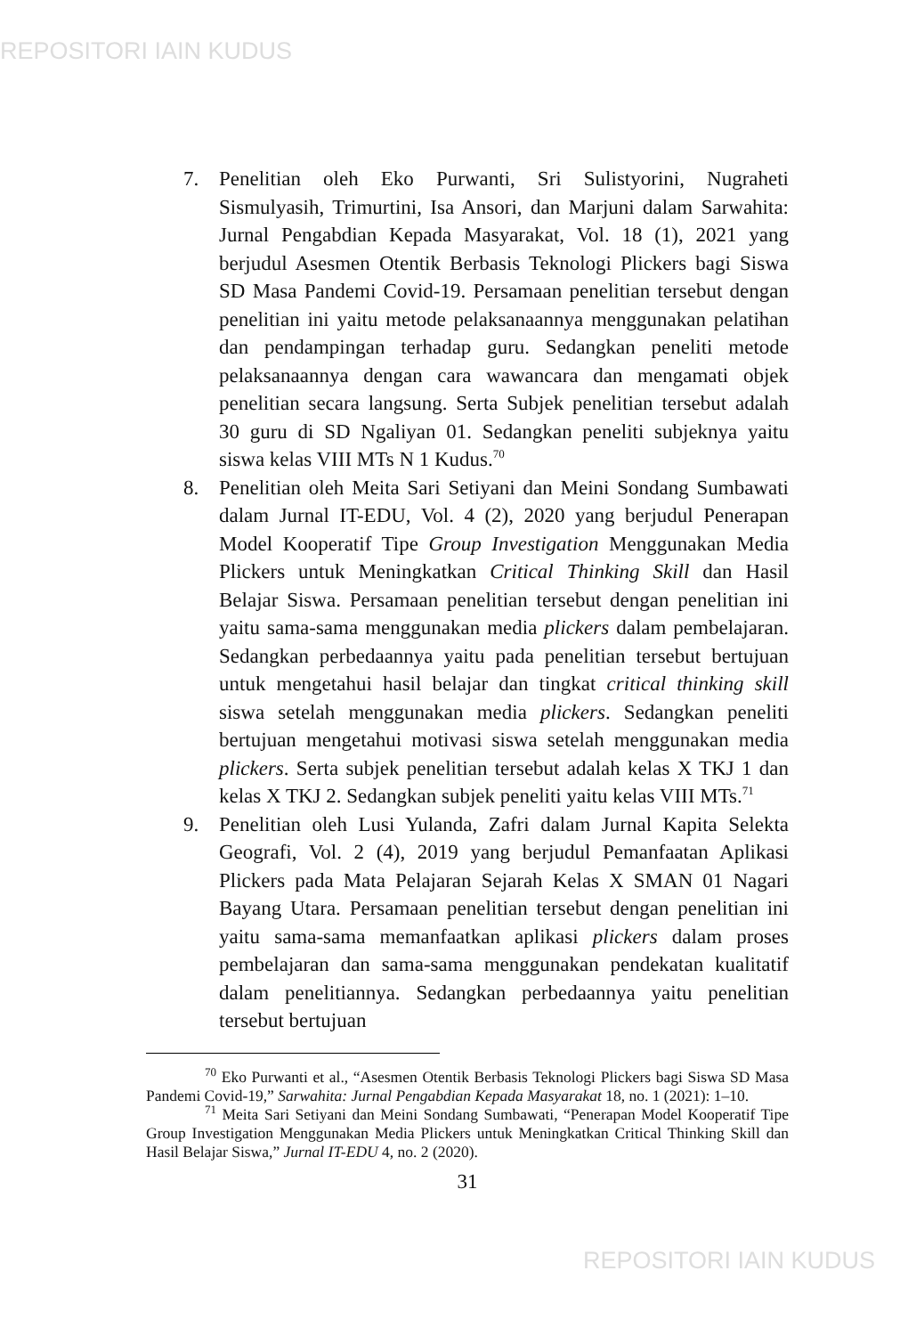REPOSITORI IAIN KUDUS
7. Penelitian oleh Eko Purwanti, Sri Sulistyorini, Nugraheti Sismulyasih, Trimurtini, Isa Ansori, dan Marjuni dalam Sarwahita: Jurnal Pengabdian Kepada Masyarakat, Vol. 18 (1), 2021 yang berjudul Asesmen Otentik Berbasis Teknologi Plickers bagi Siswa SD Masa Pandemi Covid-19. Persamaan penelitian tersebut dengan penelitian ini yaitu metode pelaksanaannya menggunakan pelatihan dan pendampingan terhadap guru. Sedangkan peneliti metode pelaksanaannya dengan cara wawancara dan mengamati objek penelitian secara langsung. Serta Subjek penelitian tersebut adalah 30 guru di SD Ngaliyan 01. Sedangkan peneliti subjeknya yaitu siswa kelas VIII MTs N 1 Kudus.<sup>70</sup>
8. Penelitian oleh Meita Sari Setiyani dan Meini Sondang Sumbawati dalam Jurnal IT-EDU, Vol. 4 (2), 2020 yang berjudul Penerapan Model Kooperatif Tipe Group Investigation Menggunakan Media Plickers untuk Meningkatkan Critical Thinking Skill dan Hasil Belajar Siswa. Persamaan penelitian tersebut dengan penelitian ini yaitu sama-sama menggunakan media plickers dalam pembelajaran. Sedangkan perbedaannya yaitu pada penelitian tersebut bertujuan untuk mengetahui hasil belajar dan tingkat critical thinking skill siswa setelah menggunakan media plickers. Sedangkan peneliti bertujuan mengetahui motivasi siswa setelah menggunakan media plickers. Serta subjek penelitian tersebut adalah kelas X TKJ 1 dan kelas X TKJ 2. Sedangkan subjek peneliti yaitu kelas VIII MTs.<sup>71</sup>
9. Penelitian oleh Lusi Yulanda, Zafri dalam Jurnal Kapita Selekta Geografi, Vol. 2 (4), 2019 yang berjudul Pemanfaatan Aplikasi Plickers pada Mata Pelajaran Sejarah Kelas X SMAN 01 Nagari Bayang Utara. Persamaan penelitian tersebut dengan penelitian ini yaitu sama-sama memanfaatkan aplikasi plickers dalam proses pembelajaran dan sama-sama menggunakan pendekatan kualitatif dalam penelitiannya. Sedangkan perbedaannya yaitu penelitian tersebut bertujuan
<sup>70</sup> Eko Purwanti et al., “Asesmen Otentik Berbasis Teknologi Plickers bagi Siswa SD Masa Pandemi Covid-19,” Sarwahita: Jurnal Pengabdian Kepada Masyarakat 18, no. 1 (2021): 1–10.
<sup>71</sup> Meita Sari Setiyani dan Meini Sondang Sumbawati, “Penerapan Model Kooperatif Tipe Group Investigation Menggunakan Media Plickers untuk Meningkatkan Critical Thinking Skill dan Hasil Belajar Siswa,” Jurnal IT-EDU 4, no. 2 (2020).
31
REPOSITORI IAIN KUDUS